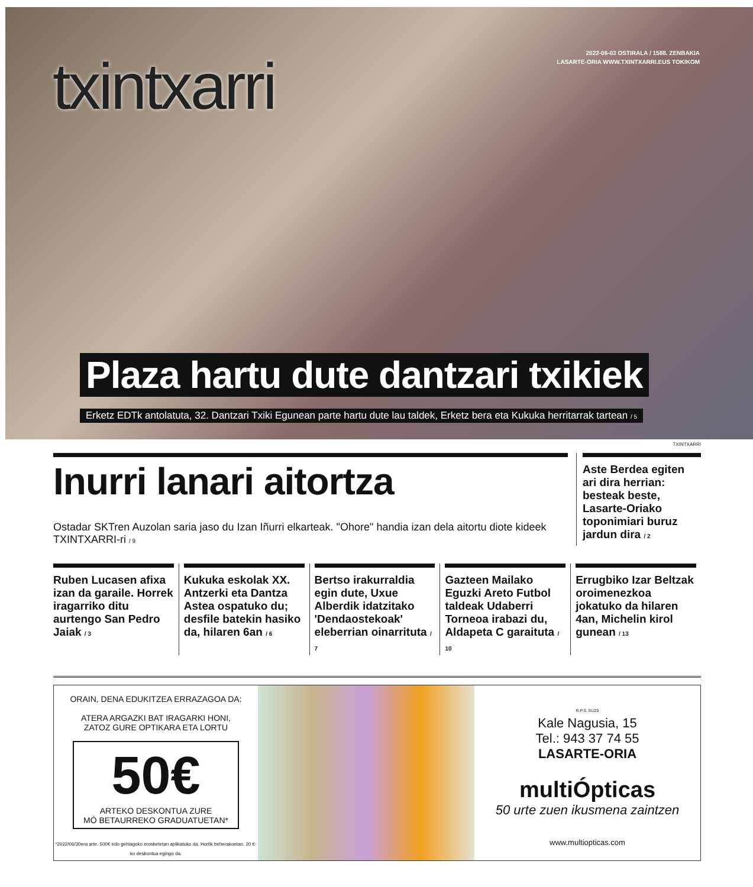txintxarri
2022-06-03 OSTIRALA / 1588. ZENBAKIA
LASARTE-ORIA WWW.TXINTXARRI.EUS TOKIKOM
Plaza hartu dute dantzari txikiek
Erketz EDTk antolatuta, 32. Dantzari Txiki Egunean parte hartu dute lau taldek, Erketz bera eta Kukuka herritarrak tartean / 5
TXINTXARRI
Inurri lanari aitortza
Ostadar SKTren Auzolan saria jaso du Izan Iñurri elkarteak. "Ohore" handia izan dela aitortu diote kideek TXINTXARRI-ri / 9
Aste Berdea egiten ari dira herrian: besteak beste, Lasarte-Oriako toponimiari buruz jardun dira / 2
Ruben Lucasen afixa izan da garaile. Horrek iragarriko ditu aurtengo San Pedro Jaiak / 3
Kukuka eskolak XX. Antzerki eta Dantza Astea ospatuko du; desfile batekin hasiko da, hilaren 6an / 6
Bertso irakurraldia egin dute, Uxue Alberdik idatzitako 'Dendaostekoak' eleberrian oinarrituta / 7
Gazteen Mailako Eguzki Areto Futbol taldeak Udaberri Torneoa irabazi du, Aldapeta C garaituta / 10
Errugbiko Izar Beltzak oroimenezkoa jokatuko da hilaren 4an, Michelin kirol gunean / 13
ORAIN, DENA EDUKITZEA ERRAZAGOA DA:
ATERA ARGAZKI BAT IRAGARKI HONI,
ZATOZ GURE OPTIKARA ETA LORTU
50€
ARTEKO DESKONTUA ZURE
MÓ BETAURREKO GRADUATUETAN*
*2022/06/30era arte. 500€ edo gehiagoko erosketetan aplikatuko da. Hortik beherakoetan, 20 €-ko deskontua egingo da.
R.P.S. 91/20
Kale Nagusia, 15
Tel.: 943 37 74 55
LASARTE-ORIA
multiÓpticas
50 urte zuen ikusmena zaintzen
www.multiopticas.com